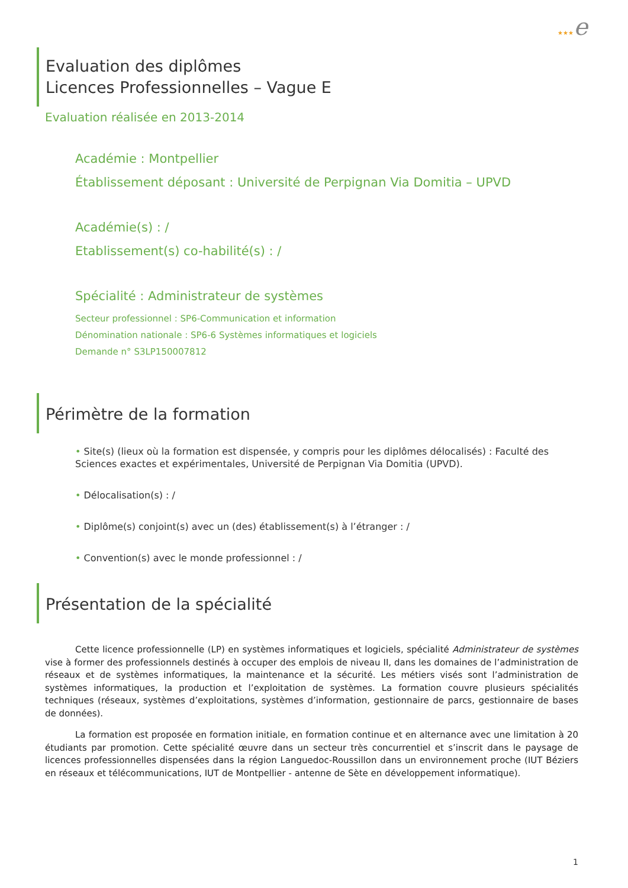★★★e
Evaluation des diplômes
Licences Professionnelles – Vague E
Evaluation réalisée en 2013-2014
Académie : Montpellier
Établissement déposant : Université de Perpignan Via Domitia – UPVD
Académie(s) : /
Etablissement(s) co-habilité(s) : /
Spécialité : Administrateur de systèmes
Secteur professionnel : SP6-Communication et information
Dénomination nationale : SP6-6 Systèmes informatiques et logiciels
Demande n° S3LP150007812
Périmètre de la formation
• Site(s) (lieux où la formation est dispensée, y compris pour les diplômes délocalisés) : Faculté des Sciences exactes et expérimentales, Université de Perpignan Via Domitia (UPVD).
• Délocalisation(s) : /
• Diplôme(s) conjoint(s) avec un (des) établissement(s) à l’étranger : /
• Convention(s) avec le monde professionnel : /
Présentation de la spécialité
Cette licence professionnelle (LP) en systèmes informatiques et logiciels, spécialité Administrateur de systèmes vise à former des professionnels destinés à occuper des emplois de niveau II, dans les domaines de l’administration de réseaux et de systèmes informatiques, la maintenance et la sécurité. Les métiers visés sont l’administration de systèmes informatiques, la production et l’exploitation de systèmes. La formation couvre plusieurs spécialités techniques (réseaux, systèmes d’exploitations, systèmes d’information, gestionnaire de parcs, gestionnaire de bases de données).
La formation est proposée en formation initiale, en formation continue et en alternance avec une limitation à 20 étudiants par promotion. Cette spécialité œuvre dans un secteur très concurrentiel et s’inscrit dans le paysage de licences professionnelles dispensées dans la région Languedoc-Roussillon dans un environnement proche (IUT Béziers en réseaux et télécommunications, IUT de Montpellier - antenne de Sète en développement informatique).
1